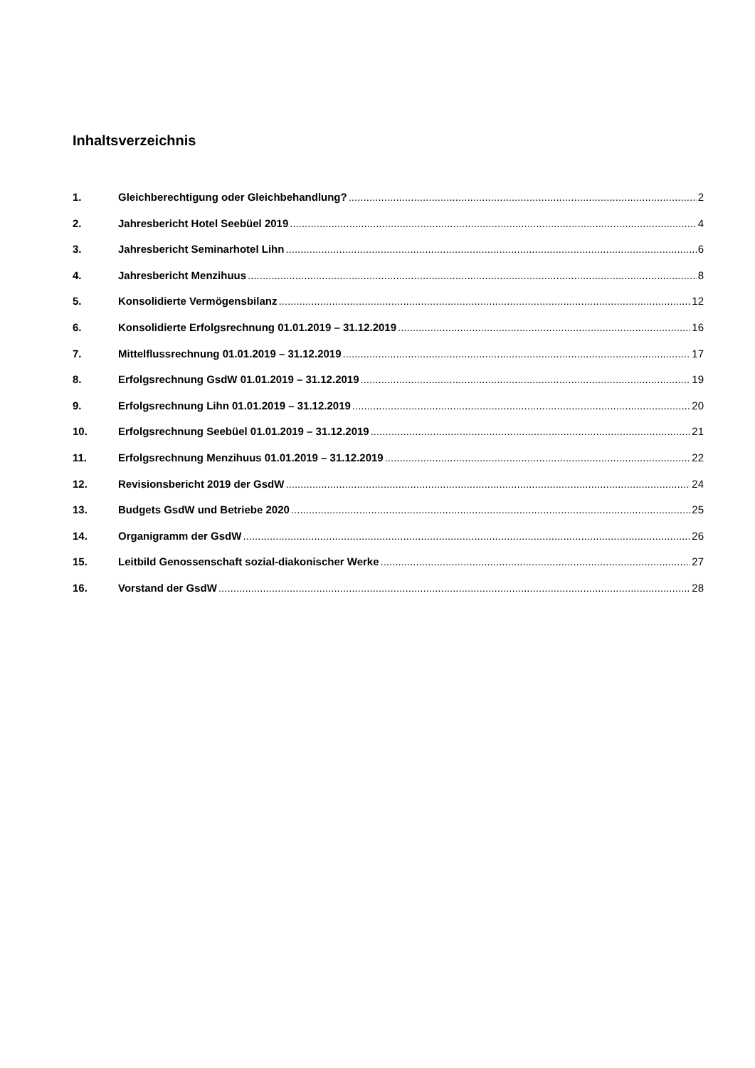Inhaltsverzeichnis
1. Gleichberechtigung oder Gleichbehandlung? 2
2. Jahresbericht Hotel Seebüel 2019 4
3. Jahresbericht Seminarhotel Lihn 6
4. Jahresbericht Menzihuus 8
5. Konsolidierte Vermögensbilanz 12
6. Konsolidierte Erfolgsrechnung 01.01.2019 – 31.12.2019 16
7. Mittelflussrechnung 01.01.2019 – 31.12.2019 17
8. Erfolgsrechnung GsdW 01.01.2019 – 31.12.2019 19
9. Erfolgsrechnung Lihn 01.01.2019 – 31.12.2019 20
10. Erfolgsrechnung Seebüel 01.01.2019 – 31.12.2019 21
11. Erfolgsrechnung Menzihuus 01.01.2019 – 31.12.2019 22
12. Revisionsbericht 2019 der GsdW 24
13. Budgets GsdW und Betriebe 2020 25
14. Organigramm der GsdW 26
15. Leitbild Genossenschaft sozial-diakonischer Werke 27
16. Vorstand der GsdW 28